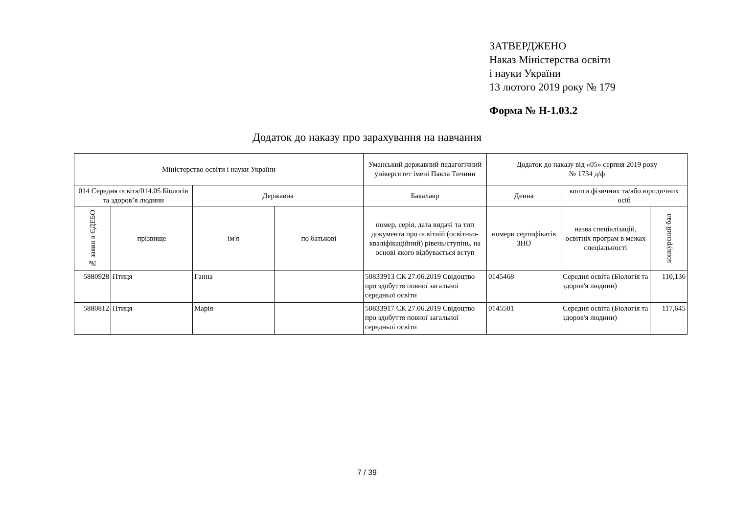ЗАТВЕРДЖЕНО
Наказ Міністерства освіти
і науки України
13 лютого 2019 року № 179
Форма № Н-1.03.2
Додаток до наказу про зарахування на навчання
| Міністерство освіти і науки України | | | | Уманський державний педагогічний університет імені Павла Тичини | Додаток до наказу від «05» серпня 2019 року № 1734 д/ф | | |
| --- | --- | --- | --- | --- | --- | --- | --- |
| 014 Середня освіта/014.05 Біологія та здоров’я людини | | Державна | | Бакалавр | Денна | кошти фізичних та/або юридичних осіб | |
| № заяви в ЄДЕБО | прізвище | ім'я | по батькові | номер, серія, дата видачі та тип документа про освітній (освітньо-кваліфікаційний) рівень/ступінь, на основі якого відбувається вступ | номери сертифікатів ЗНО | назва спеціалізацій, освітніх програм в межах спеціальності | конкурсний бал |
| 5880928 | Птиця | Ганна | | 50833913 СК 27.06.2019 Свідоцтво про здобуття повної загальної середньої освіти | 0145468 | Середня освіта (Біологія та здоров'я людини) | 110,136 |
| 5880812 | Птиця | Марія | | 50833917 СК 27.06.2019 Свідоцтво про здобуття повної загальної середньої освіти | 0145501 | Середня освіта (Біологія та здоров'я людини) | 117,645 |
7 / 39